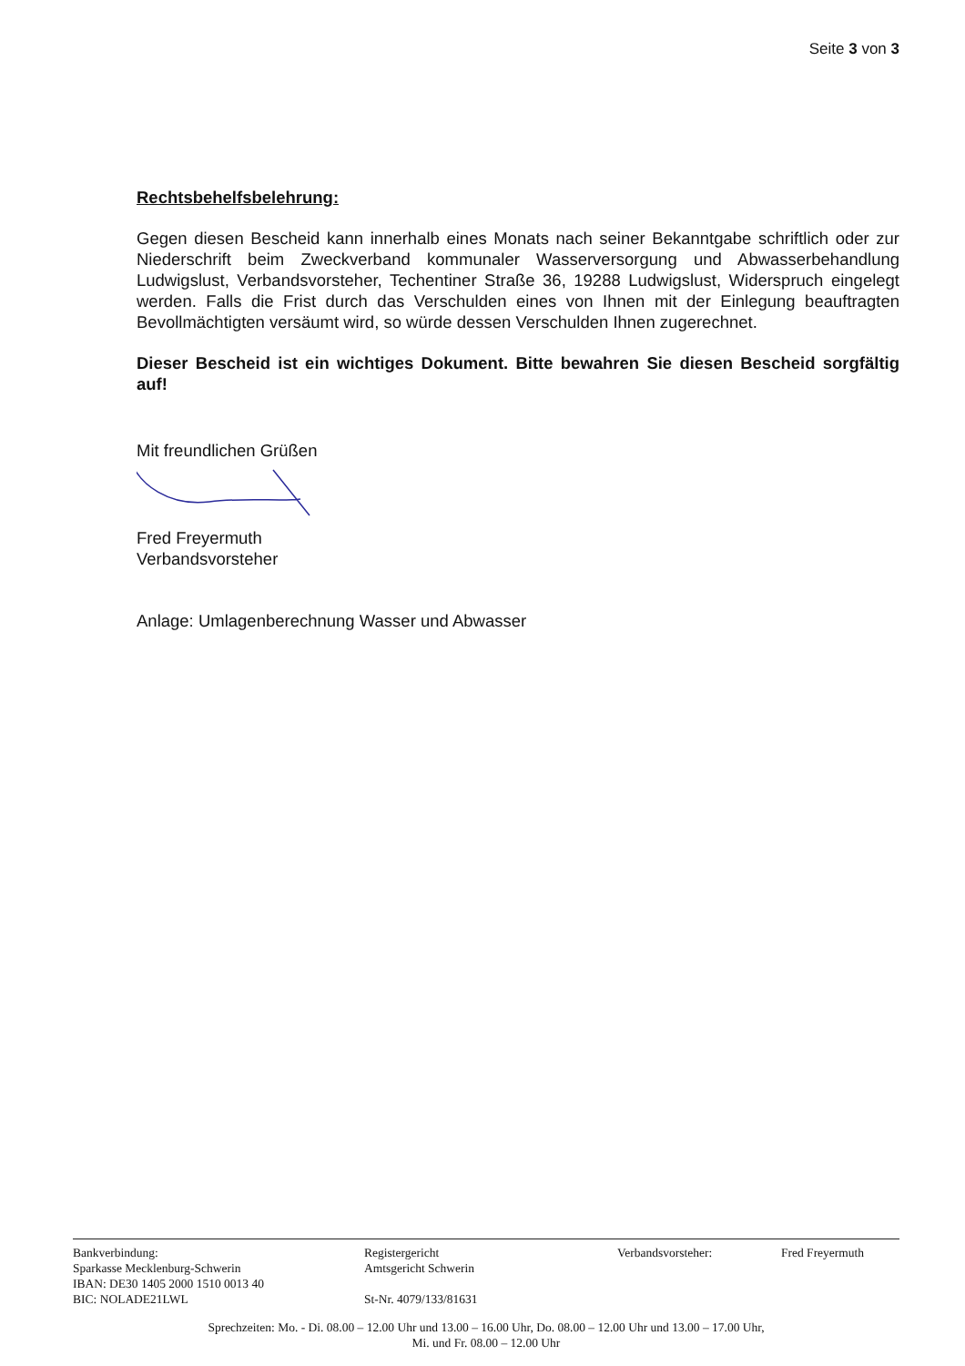Seite 3 von 3
Rechtsbehelfsbelehrung:
Gegen diesen Bescheid kann innerhalb eines Monats nach seiner Bekanntgabe schriftlich oder zur Niederschrift beim Zweckverband kommunaler Wasserversorgung und Abwasserbehandlung Ludwigslust, Verbandsvorsteher, Techentiner Straße 36, 19288 Ludwigslust, Widerspruch eingelegt werden. Falls die Frist durch das Verschulden eines von Ihnen mit der Einlegung beauftragten Bevollmächtigten versäumt wird, so würde dessen Verschulden Ihnen zugerechnet.
Dieser Bescheid ist ein wichtiges Dokument. Bitte bewahren Sie diesen Bescheid sorgfältig auf!
Mit freundlichen Grüßen
Fred Freyermuth
Verbandsvorsteher
Anlage: Umlagenberechnung Wasser und Abwasser
Bankverbindung:
Sparkasse Mecklenburg-Schwerin
IBAN: DE30 1405 2000 1510 0013 40
BIC: NOLADE21LWL
Registergericht
Amtsgericht Schwerin
St-Nr. 4079/133/81631
Verbandsvorsteher: Fred Freyermuth
Sprechzeiten: Mo. - Di. 08.00 – 12.00 Uhr und 13.00 – 16.00 Uhr, Do. 08.00 – 12.00 Uhr und 13.00 – 17.00 Uhr,
Mi. und Fr. 08.00 – 12.00 Uhr